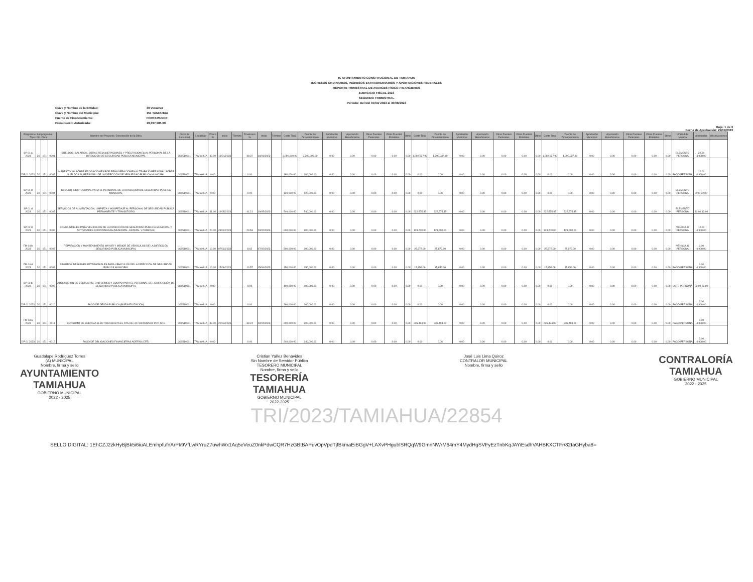H. AYUNTAMIENTO CONSTITUCIONAL DE TAMIAHUA
INGRESOS ORDINARIOS, INGRESOS EXTRAORDINARIOS Y APORTACIONES FEDERALES
REPORTE TRIMESTRAL DE AVANCES FÍSICO-FINANCIEROS
EJERCICIO FISCAL 2023
SEGUNDO TRIMESTRAL
Periodo: Del Del 01/04/ 2023 al 30/06/2023
Clave y Nombre de la Entidad: 30 Veracruz
Clave y Nombre del Municipio: 151 TAMIAHUA
Fuente de Financiamiento: FORTAMUNDF
Presupuesto Autorizado: 19,397,985.00
Hoja: 1 de 3
Fecha de Aprobación: 25/07/2023
| Programa / Subprograma / Tipo / No. Obra | | | | Nombre del Proyecto / Descripción de la Obra | Clave de Localidad | Localidad | Físico % | Inicio | Término | Financiero % | Inicio | Término | Costo Total | Fuente de Financiamiento | Aportación Municipal | Aportación Beneficiarios | Otras Fuentes Federales | Otras Fuentes Estatales | Otros | Costo Total | Fuente de Financiamiento | Aportación Municipal | Aportación Beneficiarios | Otras Fuentes Federales | Otras Fuentes Estatales | Otros | Costo Total | Fuente de Financiamiento | Aportación Municipal | Aportación Beneficiarios | Otras Fuentes Federales | Otras Fuentes Estatales | Otros | Unidad de Medida | Aprobadas | Observaciones |
| --- | --- | --- | --- | --- | --- | --- | --- | --- | --- | --- | --- | --- | --- | --- | --- | --- | --- | --- | --- | --- | --- | --- | --- | --- | --- | --- | --- | --- | --- | --- | --- | --- | --- | --- | --- | --- |
| SP 01 a 2023 | 30 | 151 | 0001 | SUELDOS, SALARIOS, OTRAS REMUNERACIONES Y PRESTACIONES AL PERSONAL DE LA DIRECCIÓN DE SEGURIDAD PÚBLICA MUNICIPAL | 301510001 | TAMIAHUA | 40.00 | 16/01/2023 | | 40.37 | 16/01/2023 | | 3,200,000.00 | 3,200,000.00 | 0.00 | 0.00 | 0.00 | 0.00 | 0.00 | 1,292,037.90 | 1,292,037.90 | 0.00 | 0.00 | 0.00 | 0.00 | 0.00 | 1,292,037.90 | 1,292,037.90 | 0.00 | 0.00 | 0.00 | 0.00 | 0.00 | ELEMENTO PERSONA | 22.00 4,908.00 | |
| DP 01 2023 | 30 | 151 | 0002 | IMPUESTO 3% SOBRE EROGACIONES POR REMUNERACIONES AL TRABAJO PERSONAL SOBRE SUELDOS AL PERSONAL DE LA DIRECCIÓN DE SEGURIDAD PÚBLICA MUNICIPAL | 301510001 | TAMIAHUA | 0.00 | | | 0.00 | | | 180,000.00 | 180,000.00 | 0.00 | 0.00 | 0.00 | 0.00 | 0.00 | 0.00 | 0.00 | 0.00 | 0.00 | 0.00 | 0.00 | 0.00 | 0.00 | 0.00 | 0.00 | 0.00 | 0.00 | 0.00 | 0.00 | PAGO PERSONA | 12.00 4,908.00 | |
| SP 01 d 2023 | 30 | 151 | 0004 | SEGURO INSTITUCIONAL PARA EL PERSONAL DE LA DIRECCIÓN DE SEGURIDAD PÚBLICA MUNICIPAL | 301510001 | TAMIAHUA | 0.00 | | | 0.00 | | | 120,000.00 | 120,000.00 | 0.00 | 0.00 | 0.00 | 0.00 | 0.00 | 0.00 | 0.00 | 0.00 | 0.00 | 0.00 | 0.00 | 0.00 | 0.00 | 0.00 | 0.00 | 0.00 | 0.00 | 0.00 | 0.00 | ELEMENTO PERSONA | 2.00 22.00 | |
| SP 01 d 2023 | 30 | 151 | 0005 | SERVICIOS DE ALIMENTACIÓN, LIMPIEZA Y HOSPEDAJE AL PERSONAL DE SEGURIDAD PÚBLICA PERMANENTE Y TRANSITORIO | 301510001 | TAMIAHUA | 41.00 | 19/05/2023 | | 41.21 | 19/05/2023 | | 540,000.00 | 540,000.00 | 0.00 | 0.00 | 0.00 | 0.00 | 0.00 | 222,575.45 | 222,575.45 | 0.00 | 0.00 | 0.00 | 0.00 | 0.00 | 222,575.45 | 222,575.45 | 0.00 | 0.00 | 0.00 | 0.00 | 0.00 | ELEMENTO PERSONA | 12.00 12.00 | |
| SP 02 d 2023 | 30 | 151 | 0006 | COMBUSTIBLES PARA VEHÍCULOS DE LA DIRECCIÓN DE SEGURIDAD PÚBLICA MUNICIPAL Y ACTIVIDADES COORDINADAS (MUNICIPAL, ESTATAL Y FEDERAL) | 301510001 | TAMIAHUA | 20.00 | 23/02/2023 | | 20.53 | 23/02/2023 | | 600,000.00 | 600,000.00 | 0.00 | 0.00 | 0.00 | 0.00 | 0.00 | 123,200.00 | 123,200.00 | 0.00 | 0.00 | 0.00 | 0.00 | 0.00 | 123,200.00 | 123,200.00 | 0.00 | 0.00 | 0.00 | 0.00 | 0.00 | VEHÍCULO PERSONA | 12.00 4,908.00 | |
| FM 04 b 2023 | 30 | 151 | 0007 | REPARACIÓN Y MANTENIMIENTO MAYOR Y MENOR DE VEHÍCULOS DE LA DIRECCIÓN SEGURIDAD PÚBLICA MUNICIPAL | 301510001 | TAMIAHUA | 10.00 | 07/02/2023 | | 8.62 | 07/02/2023 | | 300,000.00 | 300,000.00 | 0.00 | 0.00 | 0.00 | 0.00 | 0.00 | 25,872.00 | 25,872.00 | 0.00 | 0.00 | 0.00 | 0.00 | 0.00 | 25,872.00 | 25,872.00 | 0.00 | 0.00 | 0.00 | 0.00 | 0.00 | VEHÍCULO PERSONA | 6.00 4,908.00 | |
| FM 04 d 2023 | 30 | 151 | 0008 | SEGUROS DE BIENES PATRIMONIALES PARA VEHÍCULOS DE LA DIRECCIÓN DE SEGURIDAD PÚBLICA MUNICIPAL | 301510001 | TAMIAHUA | 10.00 | 15/06/2023 | | 10.57 | 15/06/2023 | | 150,000.00 | 150,000.00 | 0.00 | 0.00 | 0.00 | 0.00 | 0.00 | 15,856.06 | 15,856.06 | 0.00 | 0.00 | 0.00 | 0.00 | 0.00 | 15,856.06 | 15,856.06 | 0.00 | 0.00 | 0.00 | 0.00 | 0.00 | PAGO PERSONA | 6.00 4,908.00 | |
| SP 02 b 2023 | 30 | 151 | 0009 | ADQUISICIÓN DE VESTUARIO, UNIFORMES Y EQUIPO PARA EL PERSONAL DE LA DIRECCIÓN DE SEGURIDAD PÚBLICA MUNICIPAL | 301510001 | TAMIAHUA | 0.00 | | | 0.00 | | | 400,000.00 | 400,000.00 | 0.00 | 0.00 | 0.00 | 0.00 | 0.00 | 0.00 | 0.00 | 0.00 | 0.00 | 0.00 | 0.00 | 0.00 | 0.00 | 0.00 | 0.00 | 0.00 | 0.00 | 0.00 | 0.00 | LOTE PERSONA | 22.00 22.00 | |
| DP 01 2023 | 30 | 151 | 0010 | PAGO DE DEUDA PÚBLICA (BURSATILIZACIÓN) | 301510001 | TAMIAHUA | 0.00 | | | 0.00 | | | 260,000.00 | 260,000.00 | 0.00 | 0.00 | 0.00 | 0.00 | 0.00 | 0.00 | 0.00 | 0.00 | 0.00 | 0.00 | 0.00 | 0.00 | 0.00 | 0.00 | 0.00 | 0.00 | 0.00 | 0.00 | 0.00 | PAGO PERSONA | 2.00 4,908.00 | |
| FM 03 a 2023 | 30 | 151 | 0011 | CONSUMO DE ENERGÍA ELÉCTRICA HASTA EL 20% DE LO FACTURADO POR CFE | 301510001 | TAMIAHUA | 39.00 | 20/04/2023 | | 39.24 | 20/04/2023 | | 600,000.00 | 600,000.00 | 0.00 | 0.00 | 0.00 | 0.00 | 0.00 | 235,494.00 | 235,494.00 | 0.00 | 0.00 | 0.00 | 0.00 | 0.00 | 235,494.00 | 235,494.00 | 0.00 | 0.00 | 0.00 | 0.00 | 0.00 | PAGO PERSONA | 2.00 4,908.00 | |
| DP 01 2023 | 30 | 151 | 0012 | PAGO DE OBLIGACIONES FINANCIERAS ADEFAS (CFE) | 301510001 | TAMIAHUA | 0.00 | | | 0.00 | | | 240,000.00 | 240,000.00 | 0.00 | 0.00 | 0.00 | 0.00 | 0.00 | 0.00 | 0.00 | 0.00 | 0.00 | 0.00 | 0.00 | 0.00 | 0.00 | 0.00 | 0.00 | 0.00 | 0.00 | 0.00 | 0.00 | PAGO PERSONA | 3.00 4,908.00 | |
Guadalupe Rodríguez Torres
(A) MUNICIPAL
Nombre, firma y sello
AYUNTAMIENTO
TAMIAHUA
GOBIERNO MUNICIPAL
2022 - 2025
Cristian Yañez Benavides
Sin Nombre de Servidor Público
TESORERO MUNICIPAL
Nombre, firma y sello
TESORERÍA
TAMIAHUA
GOBIERNO MUNICIPAL
2022-2025
José Luis Lima Quiroz
CONTRALOR MUNICIPAL
Nombre, firma y sello
CONTRALORÍA
TAMIAHUA
GOBIERNO MUNICIPAL
2022 - 2025
TRI/2023/TAMIAHUA/22854
SELLO DIGITAL: 1EhCZJ2zkHyBjBk5i6iuALEmhpfufnArPk9VfLwRYruZ7uwhWx1Aq5eVeuZ0nkPdwCQR7HzGBtBAPevOpVpdTjfBkmaEiBGgV+LAXvPHgublSRQqW9GmnNWrM64mY4MydHgSVFyEzTnbKqJAYiEsdhVAHBKXCTFr/82taGHyba8=